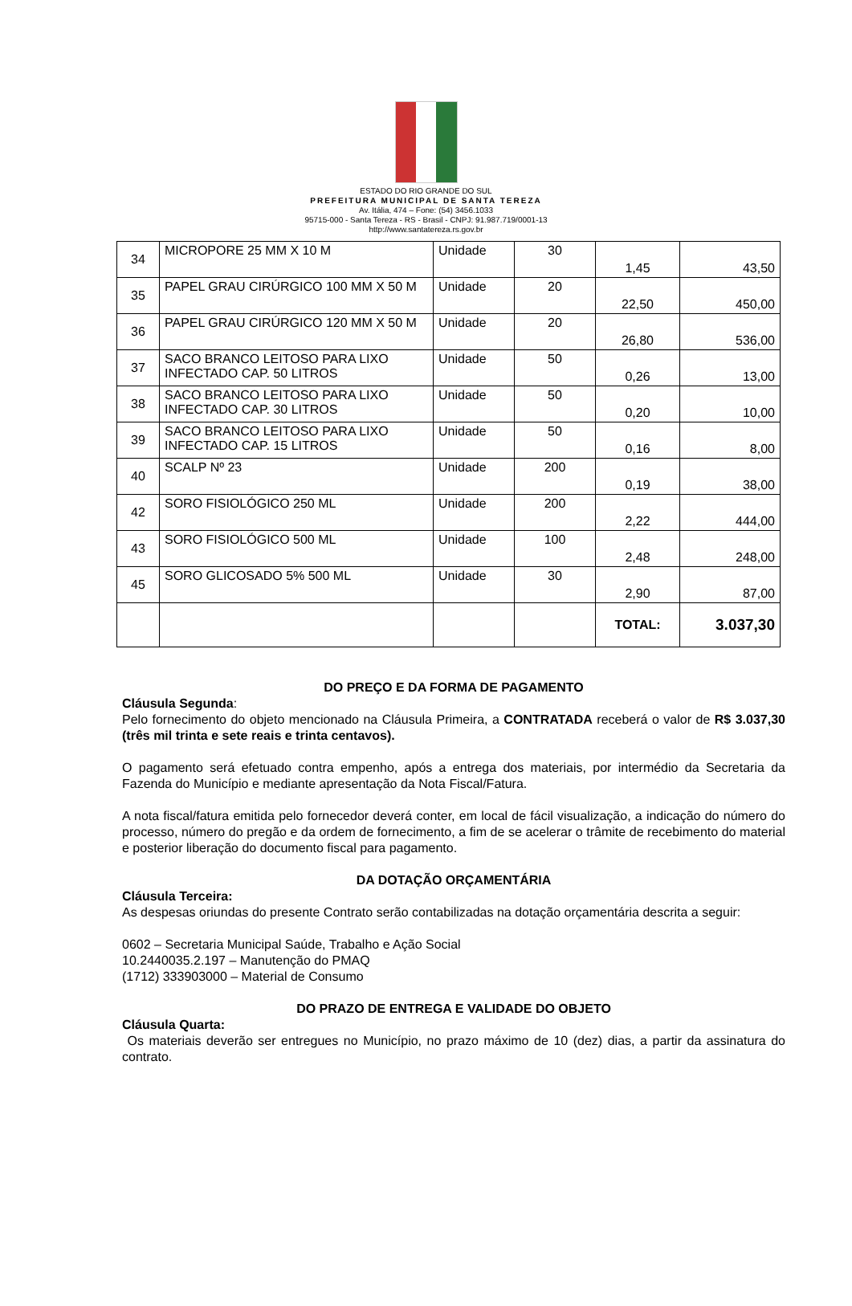ESTADO DO RIO GRANDE DO SUL
PREFEITURA MUNICIPAL DE SANTA TEREZA
Av. Itália, 474 – Fone: (54) 3456.1033
95715-000 - Santa Tereza - RS - Brasil - CNPJ: 91.987.719/0001-13
http://www.santatereza.rs.gov.br
| 34 | MICROPORE 25 MM X 10 M | Unidade | 30 | 1,45 | 43,50 |
| 35 | PAPEL GRAU CIRÚRGICO 100 MM X 50 M | Unidade | 20 | 22,50 | 450,00 |
| 36 | PAPEL GRAU CIRÚRGICO 120 MM X 50 M | Unidade | 20 | 26,80 | 536,00 |
| 37 | SACO BRANCO LEITOSO PARA LIXO INFECTADO CAP. 50 LITROS | Unidade | 50 | 0,26 | 13,00 |
| 38 | SACO BRANCO LEITOSO PARA LIXO INFECTADO CAP. 30 LITROS | Unidade | 50 | 0,20 | 10,00 |
| 39 | SACO BRANCO LEITOSO PARA LIXO INFECTADO CAP. 15 LITROS | Unidade | 50 | 0,16 | 8,00 |
| 40 | SCALP Nº 23 | Unidade | 200 | 0,19 | 38,00 |
| 42 | SORO FISIOLÓGICO 250 ML | Unidade | 200 | 2,22 | 444,00 |
| 43 | SORO FISIOLÓGICO 500 ML | Unidade | 100 | 2,48 | 248,00 |
| 45 | SORO GLICOSADO 5% 500 ML | Unidade | 30 | 2,90 | 87,00 |
| | | | | TOTAL: | 3.037,30 |
DO PREÇO E DA FORMA DE PAGAMENTO
Cláusula Segunda:
Pelo fornecimento do objeto mencionado na Cláusula Primeira, a CONTRATADA receberá o valor de R$ 3.037,30 (três mil trinta e sete reais e trinta centavos).
O pagamento será efetuado contra empenho, após a entrega dos materiais, por intermédio da Secretaria da Fazenda do Município e mediante apresentação da Nota Fiscal/Fatura.
A nota fiscal/fatura emitida pelo fornecedor deverá conter, em local de fácil visualização, a indicação do número do processo, número do pregão e da ordem de fornecimento, a fim de se acelerar o trâmite de recebimento do material e posterior liberação do documento fiscal para pagamento.
DA DOTAÇÃO ORÇAMENTÁRIA
Cláusula Terceira:
As despesas oriundas do presente Contrato serão contabilizadas na dotação orçamentária descrita a seguir:
0602 – Secretaria Municipal Saúde, Trabalho e Ação Social
10.2440035.2.197 – Manutenção do PMAQ
(1712) 333903000 – Material de Consumo
DO PRAZO DE ENTREGA E VALIDADE DO OBJETO
Cláusula Quarta:
Os materiais deverão ser entregues no Município, no prazo máximo de 10 (dez) dias, a partir da assinatura do contrato.